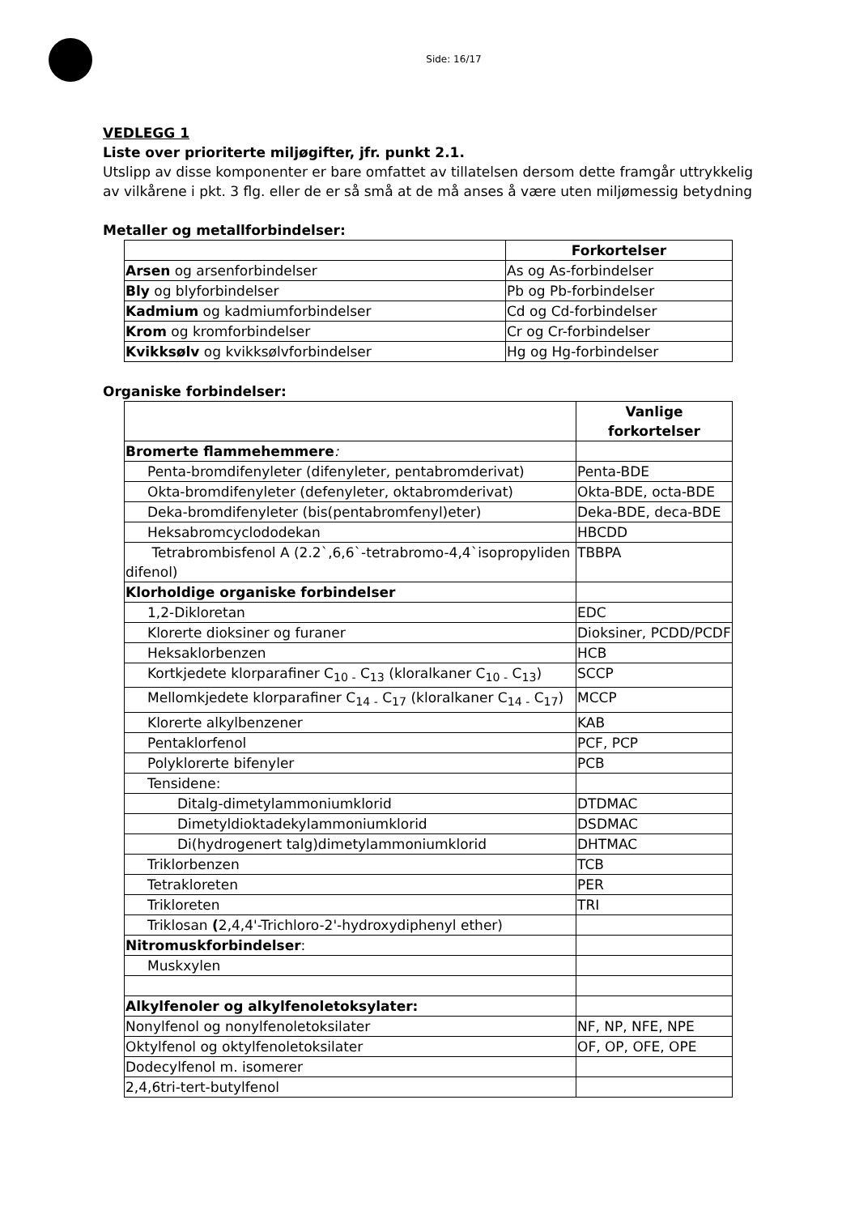Side: 16/17
VEDLEGG 1
Liste over prioriterte miljøgifter, jfr. punkt 2.1.
Utslipp av disse komponenter er bare omfattet av tillatelsen dersom dette framgår uttrykkelig av vilkårene i pkt. 3 flg. eller de er så små at de må anses å være uten miljømessig betydning
Metaller og metallforbindelser:
| | Forkortelser |
| --- | --- |
| Arsen og arsenforbindelser | As og As-forbindelser |
| Bly og blyforbindelser | Pb og Pb-forbindelser |
| Kadmium og kadmiumforbindelser | Cd og Cd-forbindelser |
| Krom og kromforbindelser | Cr og Cr-forbindelser |
| Kvikksølv og kvikksølvforbindelser | Hg og Hg-forbindelser |
Organiske forbindelser:
| | Vanlige forkortelser |
| --- | --- |
| Bromerte flammehemmere : | |
| Penta-bromdifenyleter (difenyleter, pentabromderivat) | Penta-BDE |
| Okta-bromdifenyleter (defenyleter, oktabromderivat) | Okta-BDE, octa-BDE |
| Deka-bromdifenyleter (bis(pentabromfenyl)eter) | Deka-BDE, deca-BDE |
| Heksabromcyclododekan | HBCDD |
| Tetrabrombisfenol A (2.2`,6,6`-tetrabromo-4,4`isopropyliden difenol) | TBBPA |
| Klorholdige organiske forbindelser | |
| 1,2-Dikloretan | EDC |
| Klorerte dioksiner og furaner | Dioksiner, PCDD/PCDF |
| Heksaklorbenzen | HCB |
| Kortkjedete klorparafiner C<sub>10 -</sub> C<sub>13</sub> (kloralkaner C<sub>10 -</sub> C<sub>13</sub>) | SCCP |
| Mellomkjedete klorparafiner C<sub>14 -</sub> C<sub>17</sub> (kloralkaner C<sub>14 -</sub> C<sub>17</sub>) | MCCP |
| Klorerte alkylbenzener | KAB |
| Pentaklorfenol | PCF, PCP |
| Polyklorerte bifenyler | PCB |
| Tensidene: | |
| Ditalg-dimetylammoniumklorid | DTDMAC |
| Dimetyldioktadekylammoniumklorid | DSDMAC |
| Di(hydrogenert talg)dimetylammoniumklorid | DHTMAC |
| Triklorbenzen | TCB |
| Tetrakloreten | PER |
| Trikloreten | TRI |
| Triklosan ( 2,4,4'-Trichloro-2'-hydroxydiphenyl ether) | |
| Nitromuskforbindelser : | |
| Muskxylen | |
| Alkylfenoler og alkylfenoletoksylater: | |
| Nonylfenol og nonylfenoletoksilater | NF, NP, NFE, NPE |
| Oktylfenol og oktylfenoletoksilater | OF, OP, OFE, OPE |
| Dodecylfenol m. isomerer | |
| 2,4,6tri-tert-butylfenol | |